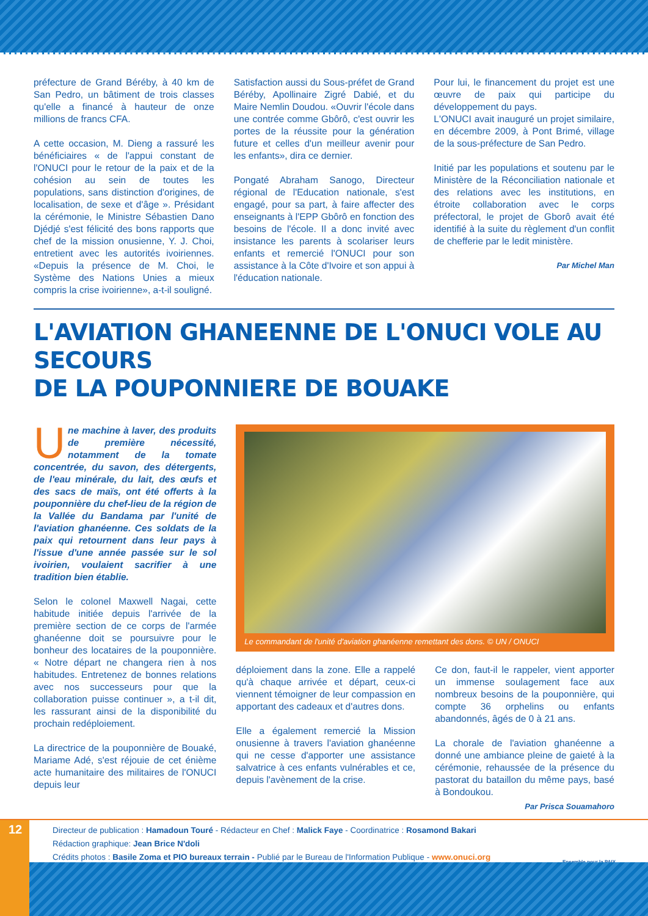préfecture de Grand Béréby, à 40 km de San Pedro, un bâtiment de trois classes qu'elle a financé à hauteur de onze millions de francs CFA.
A cette occasion, M. Dieng a rassuré les bénéficiaires « de l'appui constant de l'ONUCI pour le retour de la paix et de la cohésion au sein de toutes les populations, sans distinction d'origines, de localisation, de sexe et d'âge ». Présidant la cérémonie, le Ministre Sébastien Dano Djédjé s'est félicité des bons rapports que chef de la mission onusienne, Y. J. Choi, entretient avec les autorités ivoiriennes. «Depuis la présence de M. Choi, le Système des Nations Unies a mieux compris la crise ivoirienne», a-t-il souligné.
Satisfaction aussi du Sous-préfet de Grand Béréby, Apollinaire Zigré Dabié, et du Maire Nemlin Doudou. «Ouvrir l'école dans une contrée comme Gbôrô, c'est ouvrir les portes de la réussite pour la génération future et celles d'un meilleur avenir pour les enfants», dira ce dernier.
Pongaté Abraham Sanogo, Directeur régional de l'Education nationale, s'est engagé, pour sa part, à faire affecter des enseignants à l'EPP Gbôrô en fonction des besoins de l'école. Il a donc invité avec insistance les parents à scolariser leurs enfants et remercié l'ONUCI pour son assistance à la Côte d'Ivoire et son appui à l'éducation nationale.
Pour lui, le financement du projet est une œuvre de paix qui participe du développement du pays.
L'ONUCI avait inauguré un projet similaire, en décembre 2009, à Pont Brimé, village de la sous-préfecture de San Pedro.
Initié par les populations et soutenu par le Ministère de la Réconciliation nationale et des relations avec les institutions, en étroite collaboration avec le corps préfectoral, le projet de Gborô avait été identifié à la suite du règlement d'un conflit de chefferie par le ledit ministère.
Par Michel Man
L'AVIATION GHANEENNE DE L'ONUCI VOLE AU SECOURS
DE LA POUPONNIERE DE BOUAKE
Une machine à laver, des produits de première nécessité, notamment de la tomate concentrée, du savon, des détergents, de l'eau minérale, du lait, des œufs et des sacs de maïs, ont été offerts à la pouponnière du chef-lieu de la région de la Vallée du Bandama par l'unité de l'aviation ghanéenne. Ces soldats de la paix qui retournent dans leur pays à l'issue d'une année passée sur le sol ivoirien, voulaient sacrifier à une tradition bien établie.
Selon le colonel Maxwell Nagai, cette habitude initiée depuis l'arrivée de la première section de ce corps de l'armée ghanéenne doit se poursuivre pour le bonheur des locataires de la pouponnière. « Notre départ ne changera rien à nos habitudes. Entretenez de bonnes relations avec nos successeurs pour que la collaboration puisse continuer », a t-il dit, les rassurant ainsi de la disponibilité du prochain redéploiement.
La directrice de la pouponnière de Bouaké, Mariame Adé, s'est réjouie de cet énième acte humanitaire des militaires de l'ONUCI depuis leur
Le commandant de l'unité d'aviation ghanéenne remettant des dons. © UN / ONUCI
déploiement dans la zone. Elle a rappelé qu'à chaque arrivée et départ, ceux-ci viennent témoigner de leur compassion en apportant des cadeaux et d'autres dons.
Elle a également remercié la Mission onusienne à travers l'aviation ghanéenne qui ne cesse d'apporter une assistance salvatrice à ces enfants vulnérables et ce, depuis l'avènement de la crise.
Ce don, faut-il le rappeler, vient apporter un immense soulagement face aux nombreux besoins de la pouponnière, qui compte 36 orphelins ou enfants abandonnés, âgés de 0 à 21 ans.
La chorale de l'aviation ghanéenne a donné une ambiance pleine de gaieté à la cérémonie, rehaussée de la présence du pastorat du bataillon du même pays, basé à Bondoukou.
Par Prisca Souamahoro
12
Directeur de publication : Hamadoun Touré - Rédacteur en Chef : Malick Faye - Coordinatrice : Rosamond Bakari
Rédaction graphique: Jean Brice N'doli
Crédits photos : Basile Zoma et PIO bureaux terrain - Publié par le Bureau de l'Information Publique - www.onuci.org
Ensemble pour la PAIX